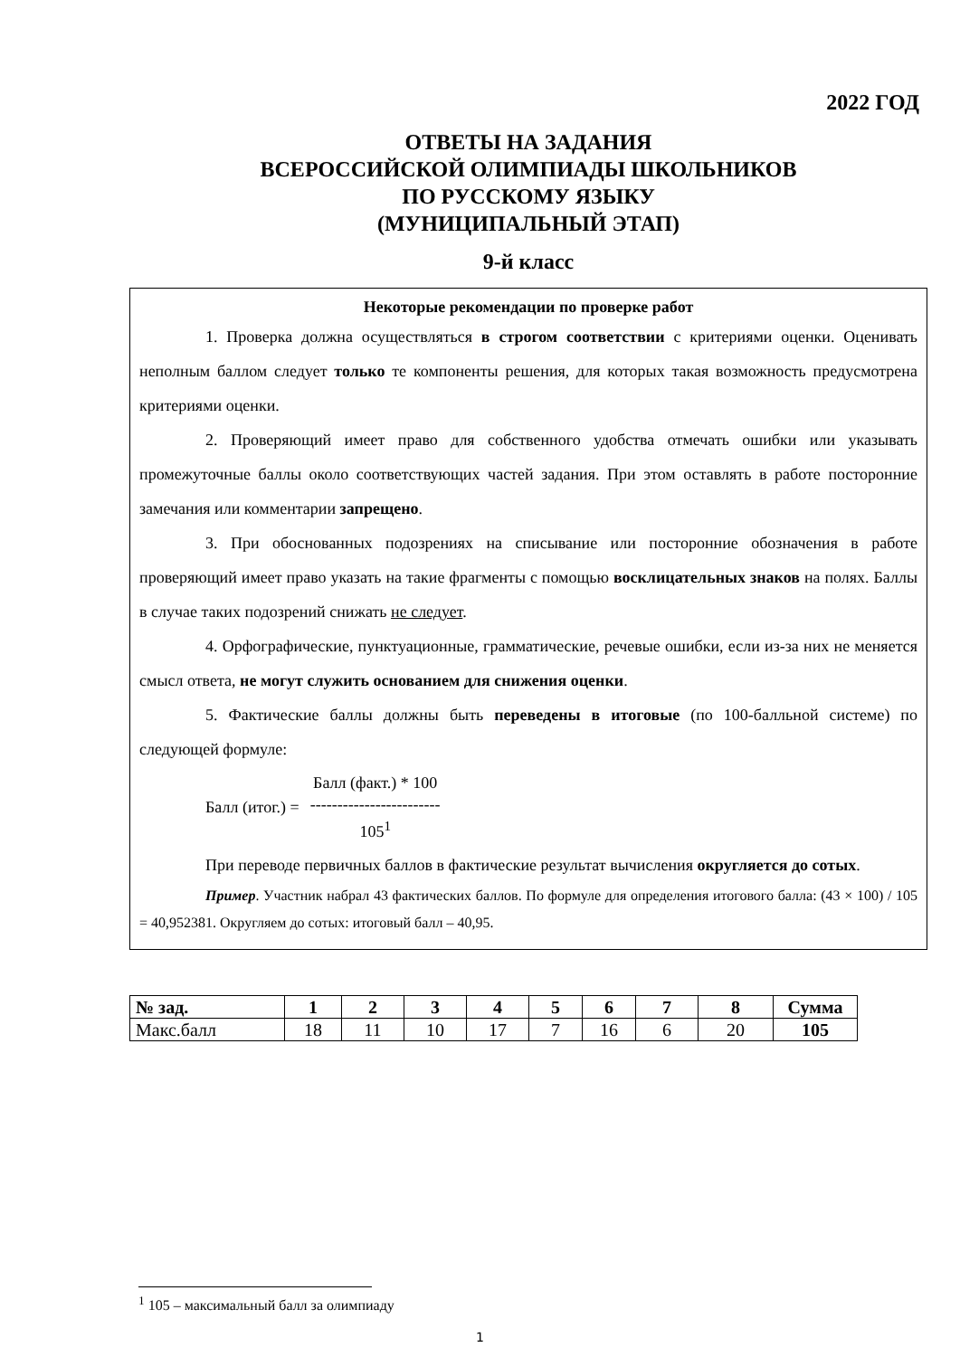2022 ГОД
ОТВЕТЫ НА ЗАДАНИЯ
ВСЕРОССИЙСКОЙ ОЛИМПИАДЫ ШКОЛЬНИКОВ
ПО РУССКОМУ ЯЗЫКУ
(МУНИЦИПАЛЬНЫЙ ЭТАП)
9-й класс
Некоторые рекомендации по проверке работ
1. Проверка должна осуществляться в строгом соответствии с критериями оценки. Оценивать неполным баллом следует только те компоненты решения, для которых такая возможность предусмотрена критериями оценки.
2. Проверяющий имеет право для собственного удобства отмечать ошибки или указывать промежуточные баллы около соответствующих частей задания. При этом оставлять в работе посторонние замечания или комментарии запрещено.
3. При обоснованных подозрениях на списывание или посторонние обозначения в работе проверяющий имеет право указать на такие фрагменты с помощью восклицательных знаков на полях. Баллы в случае таких подозрений снижать не следует.
4. Орфографические, пунктуационные, грамматические, речевые ошибки, если из-за них не меняется смысл ответа, не могут служить основанием для снижения оценки.
5. Фактические баллы должны быть переведены в итоговые (по 100-балльной системе) по следующей формуле:
Балл (итог.) =
Балл (факт.) * 100
------------------------
105<sup>1</sup>
При переводе первичных баллов в фактические результат вычисления округляется до сотых.
Пример. Участник набрал 43 фактических баллов. По формуле для определения итогового балла: (43 × 100) / 105 = 40,952381. Округляем до сотых: итоговый балл – 40,95.
| № зад. | 1 | 2 | 3 | 4 | 5 | 6 | 7 | 8 | Сумма |
| --- | --- | --- | --- | --- | --- | --- | --- | --- | --- |
| Макс.балл | 18 | 11 | 10 | 17 | 7 | 16 | 6 | 20 | 105 |
<sup>1</sup> 105 – максимальный балл за олимпиаду
1